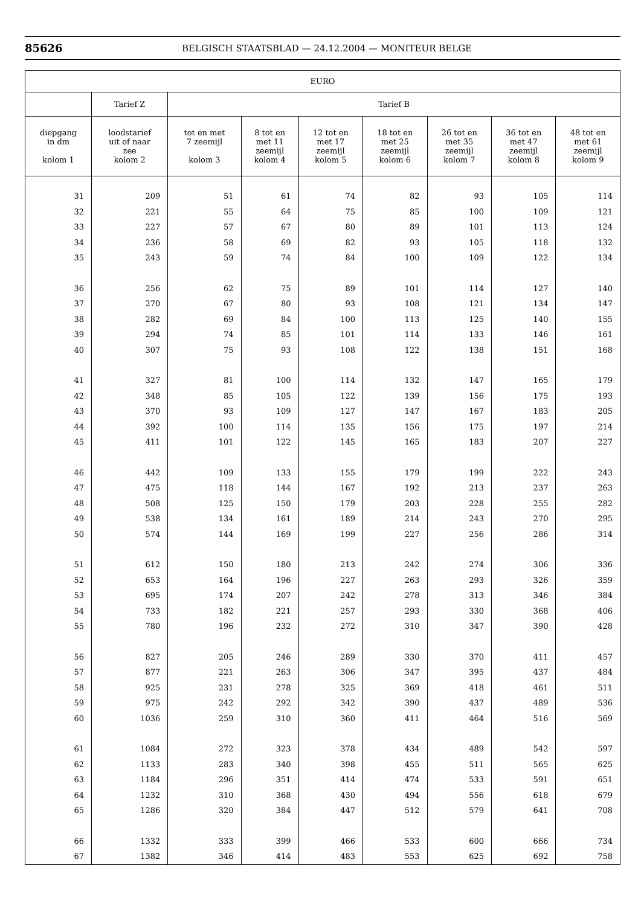85626 BELGISCH STAATSBLAD — 24.12.2004 — MONITEUR BELGE
| EURO | | | | | | | | |
| --- | --- | --- | --- | --- | --- | --- | --- | --- |
| | Tarief Z | Tarief B | | | | | | |
| diepgang in dm kolom 1 | loodstarief uit of naar zee kolom 2 | tot en met 7 zeemijl kolom 3 | 8 tot en met 11 zeemijl kolom 4 | 12 tot en met 17 zeemijl kolom 5 | 18 tot en met 25 zeemijl kolom 6 | 26 tot en met 35 zeemijl kolom 7 | 36 tot en met 47 zeemijl kolom 8 | 48 tot en met 61 zeemijl kolom 9 |
| 31 | 209 | 51 | 61 | 74 | 82 | 93 | 105 | 114 |
| 32 | 221 | 55 | 64 | 75 | 85 | 100 | 109 | 121 |
| 33 | 227 | 57 | 67 | 80 | 89 | 101 | 113 | 124 |
| 34 | 236 | 58 | 69 | 82 | 93 | 105 | 118 | 132 |
| 35 | 243 | 59 | 74 | 84 | 100 | 109 | 122 | 134 |
| 36 | 256 | 62 | 75 | 89 | 101 | 114 | 127 | 140 |
| 37 | 270 | 67 | 80 | 93 | 108 | 121 | 134 | 147 |
| 38 | 282 | 69 | 84 | 100 | 113 | 125 | 140 | 155 |
| 39 | 294 | 74 | 85 | 101 | 114 | 133 | 146 | 161 |
| 40 | 307 | 75 | 93 | 108 | 122 | 138 | 151 | 168 |
| 41 | 327 | 81 | 100 | 114 | 132 | 147 | 165 | 179 |
| 42 | 348 | 85 | 105 | 122 | 139 | 156 | 175 | 193 |
| 43 | 370 | 93 | 109 | 127 | 147 | 167 | 183 | 205 |
| 44 | 392 | 100 | 114 | 135 | 156 | 175 | 197 | 214 |
| 45 | 411 | 101 | 122 | 145 | 165 | 183 | 207 | 227 |
| 46 | 442 | 109 | 133 | 155 | 179 | 199 | 222 | 243 |
| 47 | 475 | 118 | 144 | 167 | 192 | 213 | 237 | 263 |
| 48 | 508 | 125 | 150 | 179 | 203 | 228 | 255 | 282 |
| 49 | 538 | 134 | 161 | 189 | 214 | 243 | 270 | 295 |
| 50 | 574 | 144 | 169 | 199 | 227 | 256 | 286 | 314 |
| 51 | 612 | 150 | 180 | 213 | 242 | 274 | 306 | 336 |
| 52 | 653 | 164 | 196 | 227 | 263 | 293 | 326 | 359 |
| 53 | 695 | 174 | 207 | 242 | 278 | 313 | 346 | 384 |
| 54 | 733 | 182 | 221 | 257 | 293 | 330 | 368 | 406 |
| 55 | 780 | 196 | 232 | 272 | 310 | 347 | 390 | 428 |
| 56 | 827 | 205 | 246 | 289 | 330 | 370 | 411 | 457 |
| 57 | 877 | 221 | 263 | 306 | 347 | 395 | 437 | 484 |
| 58 | 925 | 231 | 278 | 325 | 369 | 418 | 461 | 511 |
| 59 | 975 | 242 | 292 | 342 | 390 | 437 | 489 | 536 |
| 60 | 1036 | 259 | 310 | 360 | 411 | 464 | 516 | 569 |
| 61 | 1084 | 272 | 323 | 378 | 434 | 489 | 542 | 597 |
| 62 | 1133 | 283 | 340 | 398 | 455 | 511 | 565 | 625 |
| 63 | 1184 | 296 | 351 | 414 | 474 | 533 | 591 | 651 |
| 64 | 1232 | 310 | 368 | 430 | 494 | 556 | 618 | 679 |
| 65 | 1286 | 320 | 384 | 447 | 512 | 579 | 641 | 708 |
| 66 | 1332 | 333 | 399 | 466 | 533 | 600 | 666 | 734 |
| 67 | 1382 | 346 | 414 | 483 | 553 | 625 | 692 | 758 |